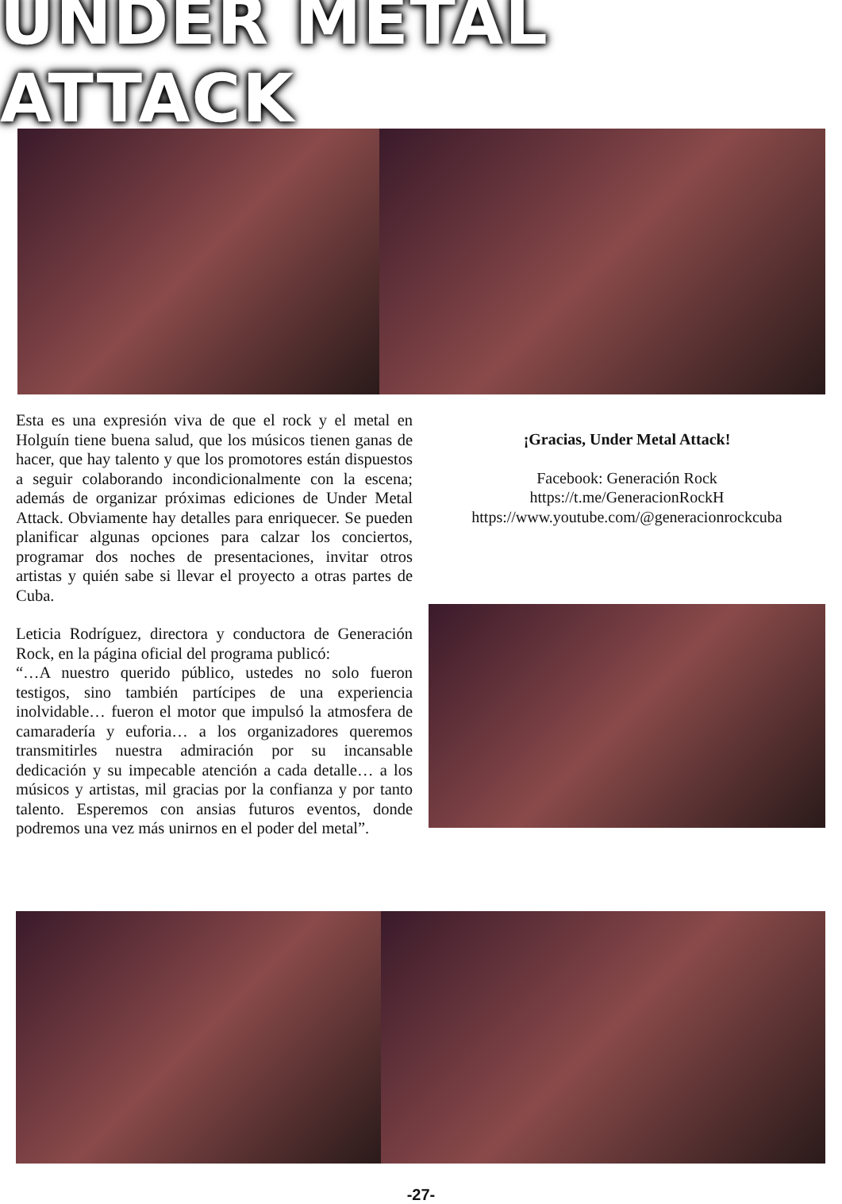UNDER METAL ATTACK
Esta es una expresión viva de que el rock y el metal en Holguín tiene buena salud, que los músicos tienen ganas de hacer, que hay talento y que los promotores están dispuestos a seguir colaborando incondicionalmente con la escena; además de organizar próximas ediciones de Under Metal Attack. Obviamente hay detalles para enriquecer. Se pueden planificar algunas opciones para calzar los conciertos, programar dos noches de presentaciones, invitar otros artistas y quién sabe si llevar el proyecto a otras partes de Cuba.
Leticia Rodríguez, directora y conductora de Generación Rock, en la página oficial del programa publicó:
“…A nuestro querido público, ustedes no solo fueron testigos, sino también partícipes de una experiencia inolvidable… fueron el motor que impulsó la atmosfera de camaradería y euforia… a los organizadores queremos transmitirles nuestra admiración por su incansable dedicación y su impecable atención a cada detalle… a los músicos y artistas, mil gracias por la confianza y por tanto talento. Esperemos con ansias futuros eventos, donde podremos una vez más unirnos en el poder del metal”.
¡Gracias, Under Metal Attack!
Facebook: Generación Rock
https://t.me/GeneracionRockH
https://www.youtube.com/@generacionrockcuba
-27-